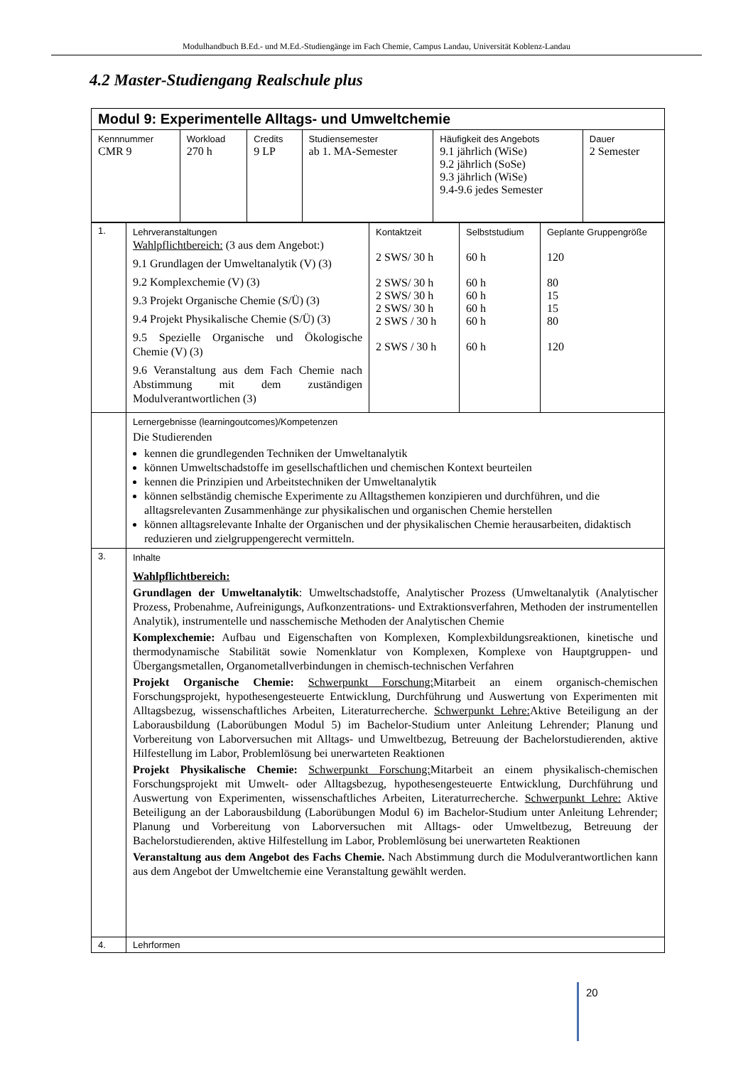Modulhandbuch B.Ed.- und M.Ed.-Studiengänge im Fach Chemie, Campus Landau, Universität Koblenz-Landau
4.2 Master-Studiengang Realschule plus
| Modul 9: Experimentelle Alltags- und Umweltchemie | | | | | |
| Kennnummer CMR 9 | Workload 270 h | Credits 9 LP | Studiensemester ab 1. MA-Semester | Häufigkeit des Angebots 9.1 jährlich (WiSe) 9.2 jährlich (SoSe) 9.3 jährlich (WiSe) 9.4-9.6 jedes Semester | Dauer 2 Semester |
| 1. | Lehrveranstaltungen Wahlpflichtbereich: (3 aus dem Angebot:) 9.1 Grundlagen der Umweltanalytik (V) (3) 9.2 Komplexchemie (V) (3) 9.3 Projekt Organische Chemie (S/Ü) (3) 9.4 Projekt Physikalische Chemie (S/Ü) (3) 9.5 Spezielle Organische und Ökologische Chemie (V) (3) 9.6 Veranstaltung aus dem Fach Chemie nach Abstimmung mit dem zuständigen Modulverantwortlichen (3) | Kontaktzeit 2 SWS/ 30 h 2 SWS/ 30 h 2 SWS/ 30 h 2 SWS/ 30 h 2 SWS / 30 h 2 SWS / 30 h | Selbststudium 60 h 60 h 60 h 60 h 60 h 60 h | Geplante Gruppengröße 120 80 15 15 80 120 |
| | Lernergebnisse (learningoutcomes)/Kompetenzen Die Studierenden kennen die grundlegenden Techniken der Umweltanalytik können Umweltschadstoffe im gesellschaftlichen und chemischen Kontext beurteilen kennen die Prinzipien und Arbeitstechniken der Umweltanalytik können selbständig chemische Experimente zu Alltagsthemen konzipieren und durchführen, und die alltagsrelevanten Zusammenhänge zur physikalischen und organischen Chemie herstellen können alltagsrelevante Inhalte der Organischen und der physikalischen Chemie herausarbeiten, didaktisch reduzieren und zielgruppengerecht vermitteln. | | | |
| 3. | Inhalte Wahlpflichtbereich: Grundlagen der Umweltanalytik : Umweltschadstoffe, Analytischer Prozess (Umweltanalytik (Analytischer Prozess, Probenahme, Aufreinigungs, Aufkonzentrations- und Extraktionsverfahren, Methoden der instrumentellen Analytik), instrumentelle und nasschemische Methoden der Analytischen Chemie Komplexchemie: Aufbau und Eigenschaften von Komplexen, Komplexbildungsreaktionen, kinetische und thermodynamische Stabilität sowie Nomenklatur von Komplexen, Komplexe von Hauptgruppen- und Übergangsmetallen, Organometallverbindungen in chemisch-technischen Verfahren Projekt Organische Chemie: Schwerpunkt Forschung: Mitarbeit an einem organisch-chemischen Forschungsprojekt, hypothesengesteuerte Entwicklung, Durchführung und Auswertung von Experimenten mit Alltagsbezug, wissenschaftliches Arbeiten, Literaturrecherche. Schwerpunkt Lehre: Aktive Beteiligung an der Laborausbildung (Laborübungen Modul 5) im Bachelor-Studium unter Anleitung Lehrender; Planung und Vorbereitung von Laborversuchen mit Alltags- und Umweltbezug, Betreuung der Bachelorstudierenden, aktive Hilfestellung im Labor, Problemlösung bei unerwarteten Reaktionen Projekt Physikalische Chemie: Schwerpunkt Forschung: Mitarbeit an einem physikalisch-chemischen Forschungsprojekt mit Umwelt- oder Alltagsbezug, hypothesengesteuerte Entwicklung, Durchführung und Auswertung von Experimenten, wissenschaftliches Arbeiten, Literaturrecherche. Schwerpunkt Lehre: Aktive Beteiligung an der Laborausbildung (Laborübungen Modul 6) im Bachelor-Studium unter Anleitung Lehrender; Planung und Vorbereitung von Laborversuchen mit Alltags- oder Umweltbezug, Betreuung der Bachelorstudierenden, aktive Hilfestellung im Labor, Problemlösung bei unerwarteten Reaktionen Veranstaltung aus dem Angebot des Fachs Chemie. Nach Abstimmung durch die Modulverantwortlichen kann aus dem Angebot der Umweltchemie eine Veranstaltung gewählt werden. | | | |
| 4. | Lehrformen | | | |
20